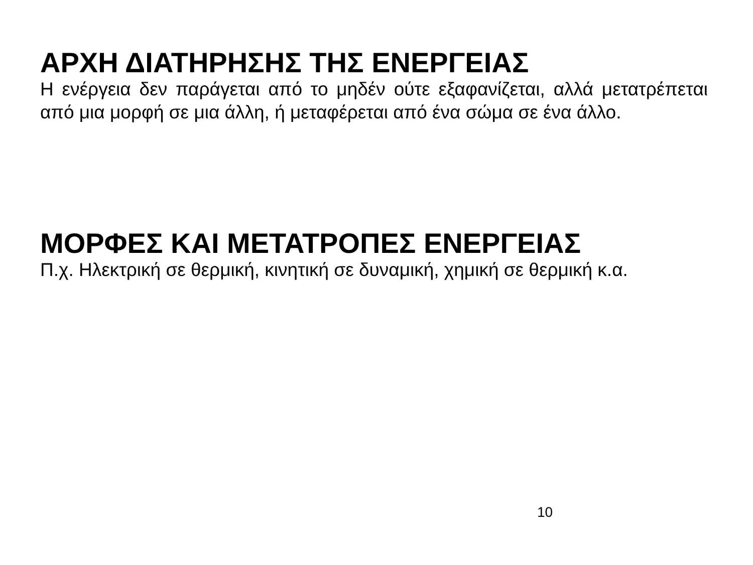ΑΡΧΗ ΔΙΑΤΗΡΗΣΗΣ ΤΗΣ ΕΝΕΡΓΕΙΑΣ
Η ενέργεια δεν παράγεται από το μηδέν ούτε εξαφανίζεται, αλλά μετατρέπεται από μια μορφή σε μια άλλη, ή μεταφέρεται από ένα σώμα σε ένα άλλο.
ΜΟΡΦΕΣ ΚΑΙ ΜΕΤΑΤΡΟΠΕΣ ΕΝΕΡΓΕΙΑΣ
Π.χ. Ηλεκτρική σε θερμική, κινητική σε δυναμική, χημική σε θερμική κ.α.
10